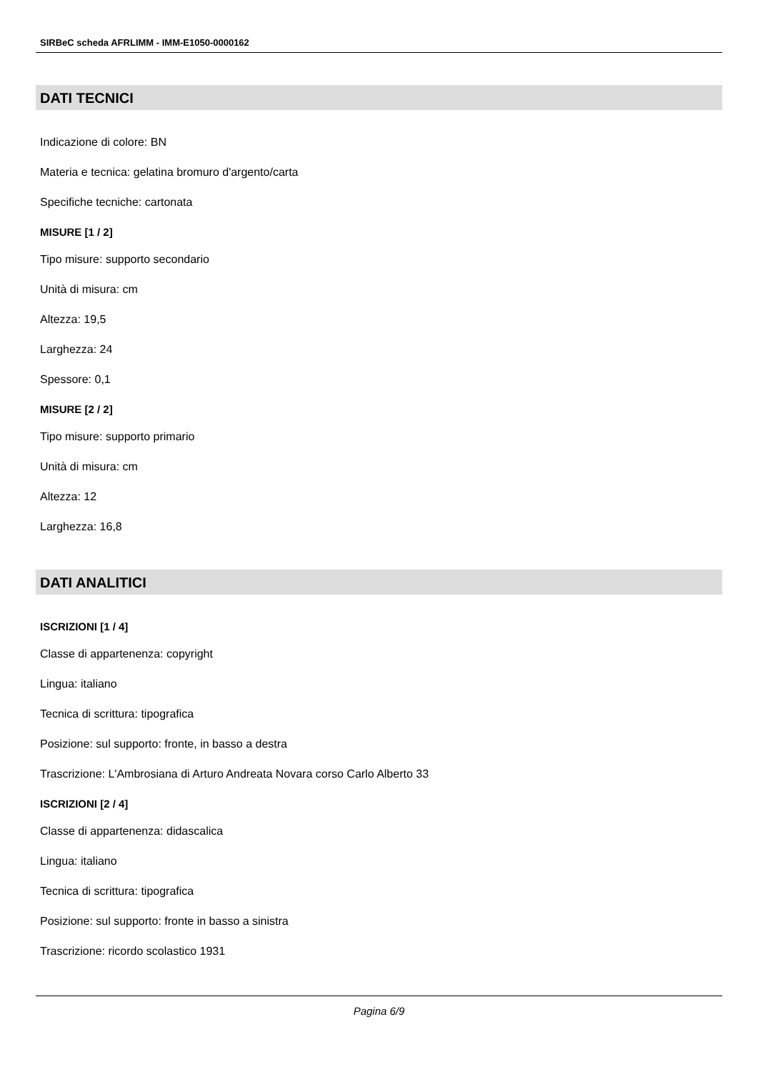SIRBeC scheda AFRLIMM - IMM-E1050-0000162
DATI TECNICI
Indicazione di colore: BN
Materia e tecnica: gelatina bromuro d'argento/carta
Specifiche tecniche: cartonata
MISURE [1 / 2]
Tipo misure: supporto secondario
Unità di misura: cm
Altezza: 19,5
Larghezza: 24
Spessore: 0,1
MISURE [2 / 2]
Tipo misure: supporto primario
Unità di misura: cm
Altezza: 12
Larghezza: 16,8
DATI ANALITICI
ISCRIZIONI [1 / 4]
Classe di appartenenza: copyright
Lingua: italiano
Tecnica di scrittura: tipografica
Posizione: sul supporto: fronte, in basso a destra
Trascrizione: L'Ambrosiana di Arturo Andreata Novara corso Carlo Alberto 33
ISCRIZIONI [2 / 4]
Classe di appartenenza: didascalica
Lingua: italiano
Tecnica di scrittura: tipografica
Posizione: sul supporto: fronte in basso a sinistra
Trascrizione: ricordo scolastico 1931
Pagina 6/9